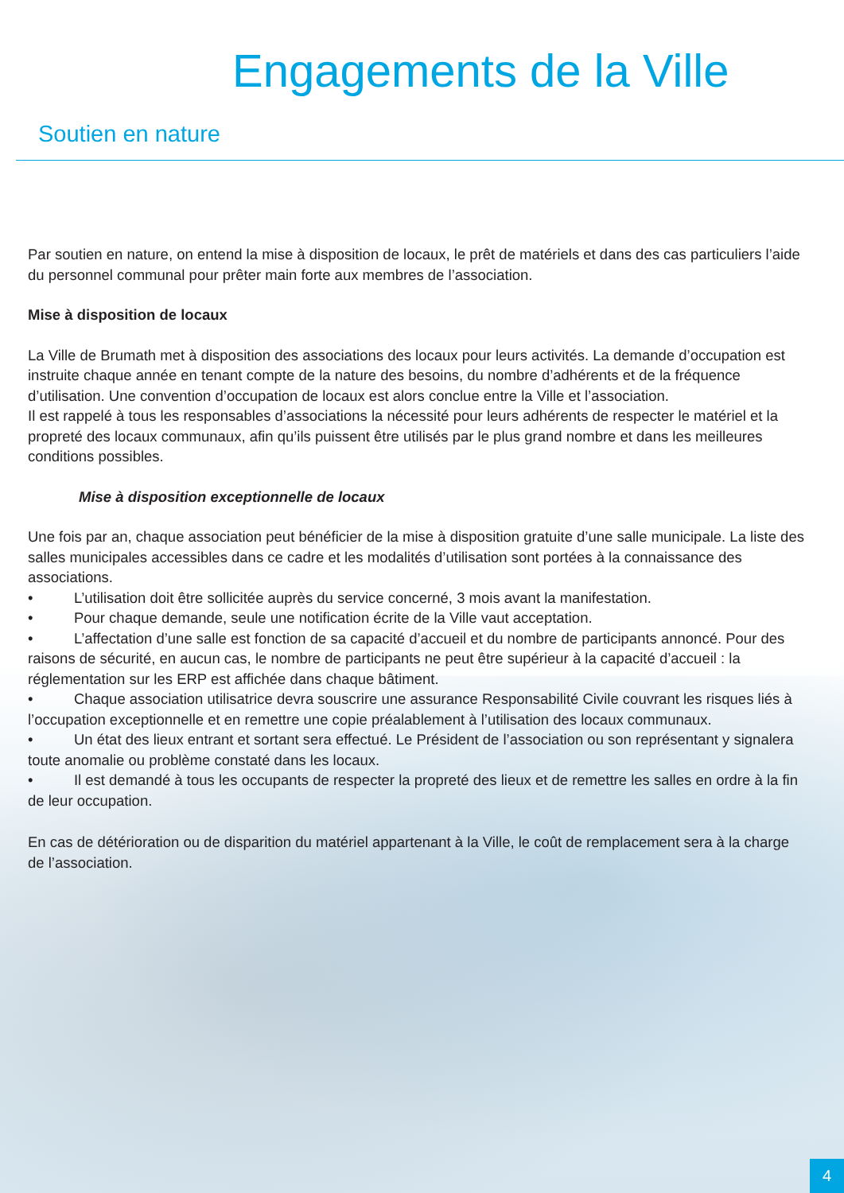Engagements de la Ville
Soutien en nature
Par soutien en nature, on entend la mise à disposition de locaux, le prêt de matériels et dans des cas particuliers l’aide du personnel communal pour prêter main forte aux membres de l’association.
Mise à disposition de locaux
La Ville de Brumath met à disposition des associations des locaux pour leurs activités. La demande d’occupation est instruite chaque année en tenant compte de la nature des besoins, du nombre d’adhérents et de la fréquence d’utilisation. Une convention d’occupation de locaux est alors conclue entre la Ville et l’association.
Il est rappelé à tous les responsables d’associations la nécessité pour leurs adhérents de respecter le matériel et la propreté des locaux communaux, afin qu’ils puissent être utilisés par le plus grand nombre et dans les meilleures conditions possibles.
Mise à disposition exceptionnelle de locaux
Une fois par an, chaque association peut bénéficier de la mise à disposition gratuite d’une salle municipale. La liste des salles municipales accessibles dans ce cadre et les modalités d’utilisation sont portées à la connaissance des associations.
• L’utilisation doit être sollicitée auprès du service concerné, 3 mois avant la manifestation.
• Pour chaque demande, seule une notification écrite de la Ville vaut acceptation.
• L’affectation d’une salle est fonction de sa capacité d’accueil et du nombre de participants annoncé. Pour des raisons de sécurité, en aucun cas, le nombre de participants ne peut être supérieur à la capacité d’accueil : la réglementation sur les ERP est affichée dans chaque bâtiment.
• Chaque association utilisatrice devra souscrire une assurance Responsabilité Civile couvrant les risques liés à l’occupation exceptionnelle et en remettre une copie préalablement à l’utilisation des locaux communaux.
• Un état des lieux entrant et sortant sera effectué. Le Président de l’association ou son représentant y signalera toute anomalie ou problème constaté dans les locaux.
• Il est demandé à tous les occupants de respecter la propreté des lieux et de remettre les salles en ordre à la fin de leur occupation.
En cas de détérioration ou de disparition du matériel appartenant à la Ville, le coût de remplacement sera à la charge de l’association.
4